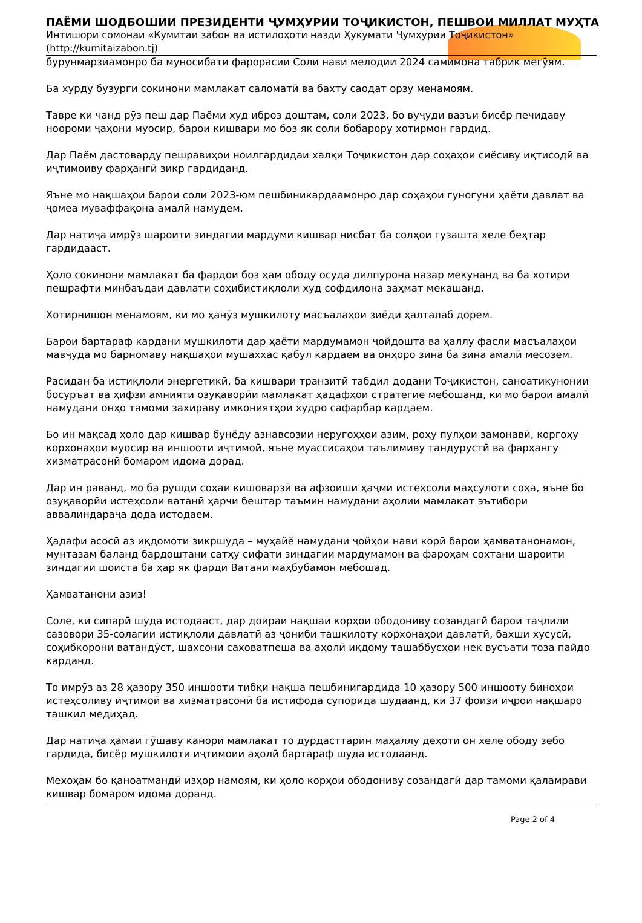ПАЁМИ ШОДБОШИИ ПРЕЗИДЕНТИ ҶУМҲУРИИ ТОҶИКИСТОН, ПЕШВОИ МИЛЛАТ МУҲТА
Интишори сомонаи «Кумитаи забон ва истилоҳоти назди Ҳукумати Ҷумҳурии Тоҷикистон» (http://kumitaizabon.tj)
бурунмарзиамонро ба муносибати фарорасии Соли нави мелодии 2024 самимона табрик мегӯям.
Ба хурду бузурги сокинони мамлакат саломатӣ ва бахту саодат орзу менамоям.
Тавре ки чанд рӯз пеш дар Паёми худ иброз доштам, соли 2023, бо вуҷуди вазъи бисёр печидаву ноороми ҷаҳони муосир, барои кишвари мо боз як соли бобарору хотирмон гардид.
Дар Паём дастоварду пешравиҳои ноилгардидаи халқи Тоҷикистон дар соҳаҳои сиёсиву иқтисодӣ ва иҷтимоиву фарҳангӣ зикр гардиданд.
Яъне мо нақшаҳои барои соли 2023-юм пешбиникардаамонро дар соҳаҳои гуногуни ҳаёти давлат ва ҷомеа муваффақона амалӣ намудем.
Дар натиҷа имрӯз шароити зиндагии мардуми кишвар нисбат ба солҳои гузашта хеле беҳтар гардидааст.
Ҳоло сокинони мамлакат ба фардои боз ҳам ободу осуда дилпурона назар мекунанд ва ба хотири пешрафти минбаъдаи давлати соҳибистиқлоли худ софдилона заҳмат мекашанд.
Хотирнишон менамоям, ки мо ҳанӯз мушкилоту масъалаҳои зиёди ҳалталаб дорем.
Барои бартараф кардани мушкилоти дар ҳаёти мардумамон ҷойдошта ва ҳаллу фасли масъалаҳои мавҷуда мо барномаву нақшаҳои мушаххас қабул кардаем ва онҳоро зина ба зина амалӣ месозем.
Расидан ба истиқлоли энергетикӣ, ба кишвари транзитӣ табдил додани Тоҷикистон, саноатикунонии босуръат ва ҳифзи амнияти озуқаворӣи мамлакат ҳадафҳои стратегие мебошанд, ки мо барои амалӣ намудани онҳо тамоми захираву имкониятҳои худро сафарбар кардаем.
Бо ин мақсад ҳоло дар кишвар бунёду азнавсозии неругоҳҳои азим, роҳу пулҳои замонавӣ, коргоҳу корхонаҳои муосир ва иншооти иҷтимоӣ, яъне муассисаҳои таълимиву тандурустӣ ва фарҳангу хизматрасонӣ бомаром идома дорад.
Дар ин раванд, мо ба рушди соҳаи кишоварзӣ ва афзоиши ҳаҷми истеҳсоли маҳсулоти соҳа, яъне бо озуқаворӣи истеҳсоли ватанӣ ҳарчи бештар таъмин намудани аҳолии мамлакат эътибори аввалиндараҷа дода истодаем.
Ҳадафи асосӣ аз иқдомоти зикршуда – муҳайё намудани ҷойҳои нави корӣ барои ҳамватанонамон, мунтазам баланд бардоштани сатҳу сифати зиндагии мардумамон ва фароҳам сохтани шароити зиндагии шоиста ба ҳар як фарди Ватани маҳбубамон мебошад.
Ҳамватанони азиз!
Соле, ки сипарӣ шуда истодааст, дар доираи нақшаи корҳои ободониву созандагӣ барои таҷлили сазовори 35-солагии истиқлоли давлатӣ аз ҷониби ташкилоту корхонаҳои давлатӣ, бахши хусусӣ, соҳибкорони ватандӯст, шахсони саховатпеша ва аҳолӣ иқдому ташаббусҳои нек вусъати тоза пайдо карданд.
То имрӯз аз 28 ҳазору 350 иншооти тибқи нақша пешбинигардида 10 ҳазору 500 иншооту биноҳои истеҳсоливу иҷтимоӣ ва хизматрасонӣ ба истифода супорида шудаанд, ки 37 фоизи иҷрои нақшаро ташкил медиҳад.
Дар натиҷа ҳамаи гӯшаву канори мамлакат то дурдасттарин маҳаллу деҳоти он хеле ободу зебо гардида, бисёр мушкилоти иҷтимоии аҳолӣ бартараф шуда истодаанд.
Мехоҳам бо қаноатмандӣ изҳор намоям, ки ҳоло корҳои ободониву созандагӣ дар тамоми қаламрави кишвар бомаром идома доранд.
Page 2 of 4